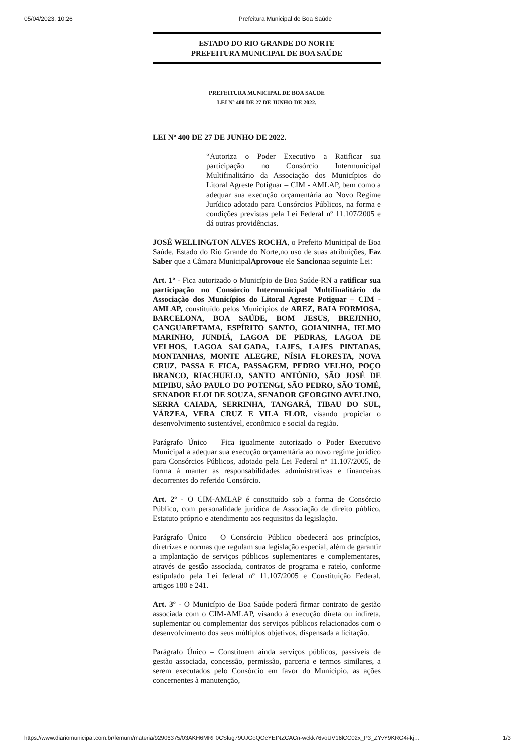05/04/2023, 10:26 Prefeitura Municipal de Boa Saúde
ESTADO DO RIO GRANDE DO NORTE
PREFEITURA MUNICIPAL DE BOA SAÚDE
PREFEITURA MUNICIPAL DE BOA SAÚDE
LEI Nº 400 DE 27 DE JUNHO DE 2022.
LEI Nº 400 DE 27 DE JUNHO DE 2022.
“Autoriza o Poder Executivo a Ratificar sua participação no Consórcio Intermunicipal Multifinalitário da Associação dos Municípios do Litoral Agreste Potiguar – CIM - AMLAP, bem como a adequar sua execução orçamentária ao Novo Regime Jurídico adotado para Consórcios Públicos, na forma e condições previstas pela Lei Federal nº 11.107/2005 e dá outras providências.
JOSÉ WELLINGTON ALVES ROCHA, o Prefeito Municipal de Boa Saúde, Estado do Rio Grande do Norte,no uso de suas atribuições, Faz Saber que a Câmara MunicipalAprovoue ele Sancionaa seguinte Lei:
Art. 1º - Fica autorizado o Município de Boa Saúde-RN a ratificar sua participação no Consórcio Intermunicipal Multifinalitário da Associação dos Municípios do Litoral Agreste Potiguar – CIM - AMLAP, constituído pelos Municípios de AREZ, BAIA FORMOSA, BARCELONA, BOA SAÚDE, BOM JESUS, BREJINHO, CANGUARETAMA, ESPÍRITO SANTO, GOIANINHA, IELMO MARINHO, JUNDIÁ, LAGOA DE PEDRAS, LAGOA DE VELHOS, LAGOA SALGADA, LAJES, LAJES PINTADAS, MONTANHAS, MONTE ALEGRE, NÍSIA FLORESTA, NOVA CRUZ, PASSA E FICA, PASSAGEM, PEDRO VELHO, POÇO BRANCO, RIACHUELO, SANTO ANTÔNIO, SÃO JOSÉ DE MIPIBU, SÃO PAULO DO POTENGI, SÃO PEDRO, SÃO TOMÉ, SENADOR ELOI DE SOUZA, SENADOR GEORGINO AVELINO, SERRA CAIADA, SERRINHA, TANGARÁ, TIBAU DO SUL, VÁRZEA, VERA CRUZ E VILA FLOR, visando propiciar o desenvolvimento sustentável, econômico e social da região.
Parágrafo Único – Fica igualmente autorizado o Poder Executivo Municipal a adequar sua execução orçamentária ao novo regime jurídico para Consórcios Públicos, adotado pela Lei Federal nº 11.107/2005, de forma à manter as responsabilidades administrativas e financeiras decorrentes do referido Consórcio.
Art. 2º - O CIM-AMLAP é constituído sob a forma de Consórcio Público, com personalidade jurídica de Associação de direito público, Estatuto próprio e atendimento aos requisitos da legislação.
Parágrafo Único – O Consórcio Público obedecerá aos princípios, diretrizes e normas que regulam sua legislação especial, além de garantir a implantação de serviços públicos suplementares e complementares, através de gestão associada, contratos de programa e rateio, conforme estipulado pela Lei federal nº 11.107/2005 e Constituição Federal, artigos 180 e 241.
Art. 3º - O Município de Boa Saúde poderá firmar contrato de gestão associada com o CIM-AMLAP, visando à execução direta ou indireta, suplementar ou complementar dos serviços públicos relacionados com o desenvolvimento dos seus múltiplos objetivos, dispensada a licitação.
Parágrafo Único – Constituem ainda serviços públicos, passíveis de gestão associada, concessão, permissão, parceria e termos similares, a serem executados pelo Consórcio em favor do Município, as ações concernentes à manutenção,
https://www.diariomunicipal.com.br/femurn/materia/92906375/03AKH6MRF0CSlug79UJGoQOcYEINZCACn-wckk76voUV16lCC02x_P3_ZYvY9KRG4i-kj… 1/3